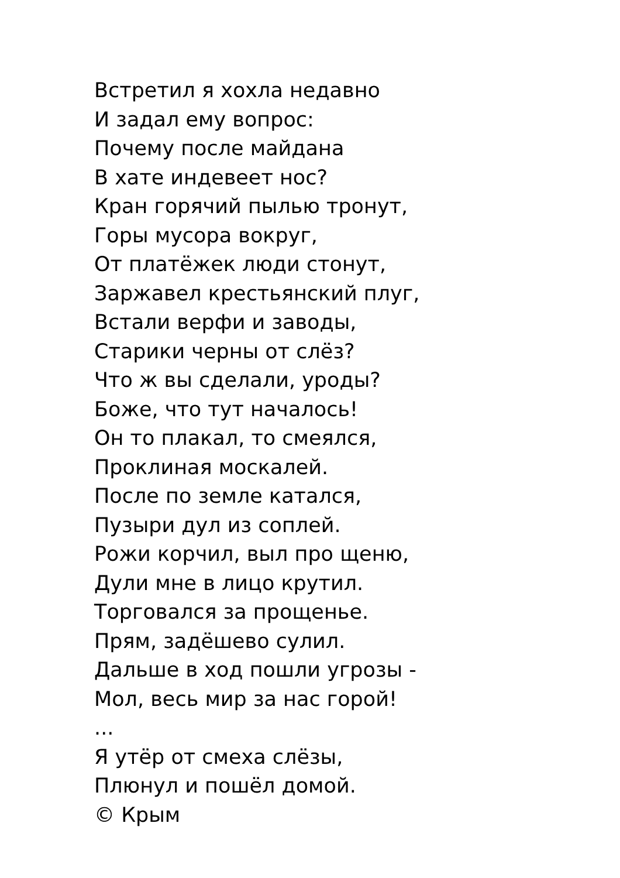Встретил я хохла недавно
И задал ему вопрос:
Почему после майдана
В хате индевеет нос?
Кран горячий пылью тронут,
Горы мусора вокруг,
От платёжек люди стонут,
Заржавел крестьянский плуг,
Встали верфи и заводы,
Старики черны от слёз?
Что ж вы сделали, уроды?
Боже, что тут началось!
Он то плакал, то смеялся,
Проклиная москалей.
После по земле катался,
Пузыри дул из соплей.
Рожи корчил, выл про щеню,
Дули мне в лицо крутил.
Торговался за прощенье.
Прям, задёшево сулил.
Дальше в ход пошли угрозы -
Мол, весь мир за нас горой!
...
Я утёр от смеха слёзы,
Плюнул и пошёл домой.
© Крым